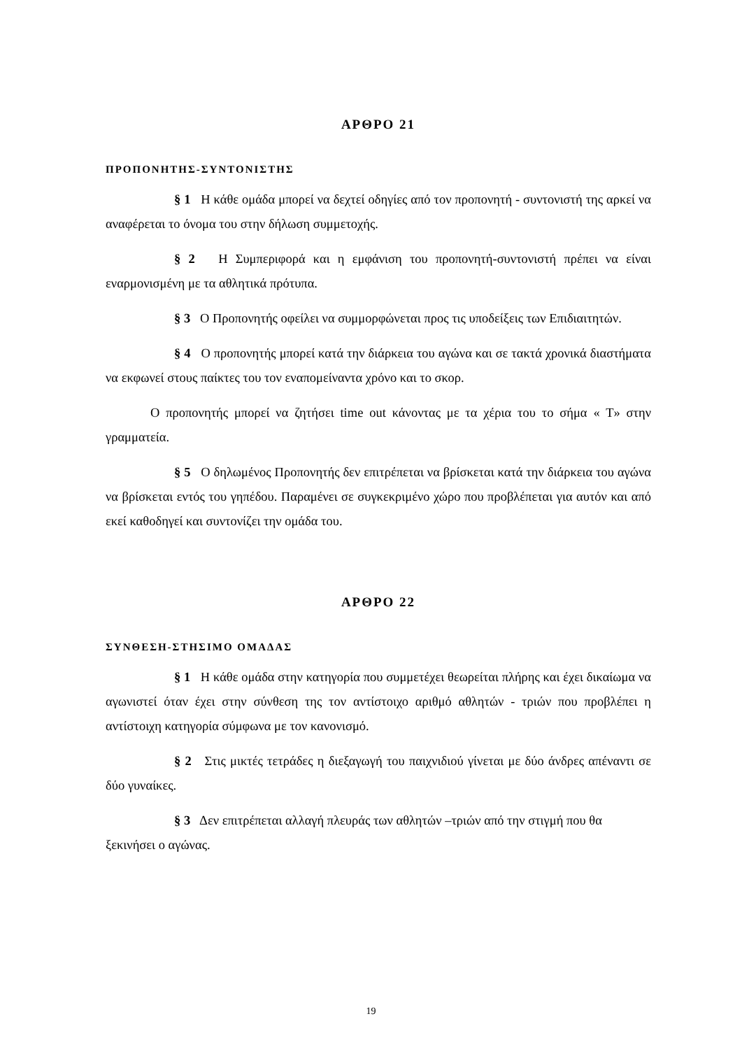ΑΡΘΡΟ 21
ΠΡΟΠΟΝΗΤΗΣ-ΣΥΝΤΟΝΙΣΤΗΣ
§ 1 Η κάθε ομάδα μπορεί να δεχτεί οδηγίες από τον προπονητή - συντονιστή της αρκεί να αναφέρεται το όνομα του στην δήλωση συμμετοχής.
§ 2 Η Συμπεριφορά και η εμφάνιση του προπονητή-συντονιστή πρέπει να είναι εναρμονισμένη με τα αθλητικά πρότυπα.
§ 3 Ο Προπονητής οφείλει να συμμορφώνεται προς τις υποδείξεις των Επιδιαιτητών.
§ 4 Ο προπονητής μπορεί κατά την διάρκεια του αγώνα και σε τακτά χρονικά διαστήματα να εκφωνεί στους παίκτες του τον εναπομείναντα χρόνο και το σκορ.
Ο προπονητής μπορεί να ζητήσει time out κάνοντας με τα χέρια του το σήμα « Τ» στην γραμματεία.
§ 5 Ο δηλωμένος Προπονητής δεν επιτρέπεται να βρίσκεται κατά την διάρκεια του αγώνα να βρίσκεται εντός του γηπέδου. Παραμένει σε συγκεκριμένο χώρο που προβλέπεται για αυτόν και από εκεί καθοδηγεί και συντονίζει την ομάδα του.
ΑΡΘΡΟ 22
ΣΥΝΘΕΣΗ-ΣΤΗΣΙΜΟ ΟΜΑΔΑΣ
§ 1 Η κάθε ομάδα στην κατηγορία που συμμετέχει θεωρείται πλήρης και έχει δικαίωμα να αγωνιστεί όταν έχει στην σύνθεση της τον αντίστοιχο αριθμό αθλητών - τριών που προβλέπει η αντίστοιχη κατηγορία σύμφωνα με τον κανονισμό.
§ 2 Στις μικτές τετράδες η διεξαγωγή του παιχνιδιού γίνεται με δύο άνδρες απέναντι σε δύο γυναίκες.
§ 3 Δεν επιτρέπεται αλλαγή πλευράς των αθλητών –τριών από την στιγμή που θα ξεκινήσει ο αγώνας.
19